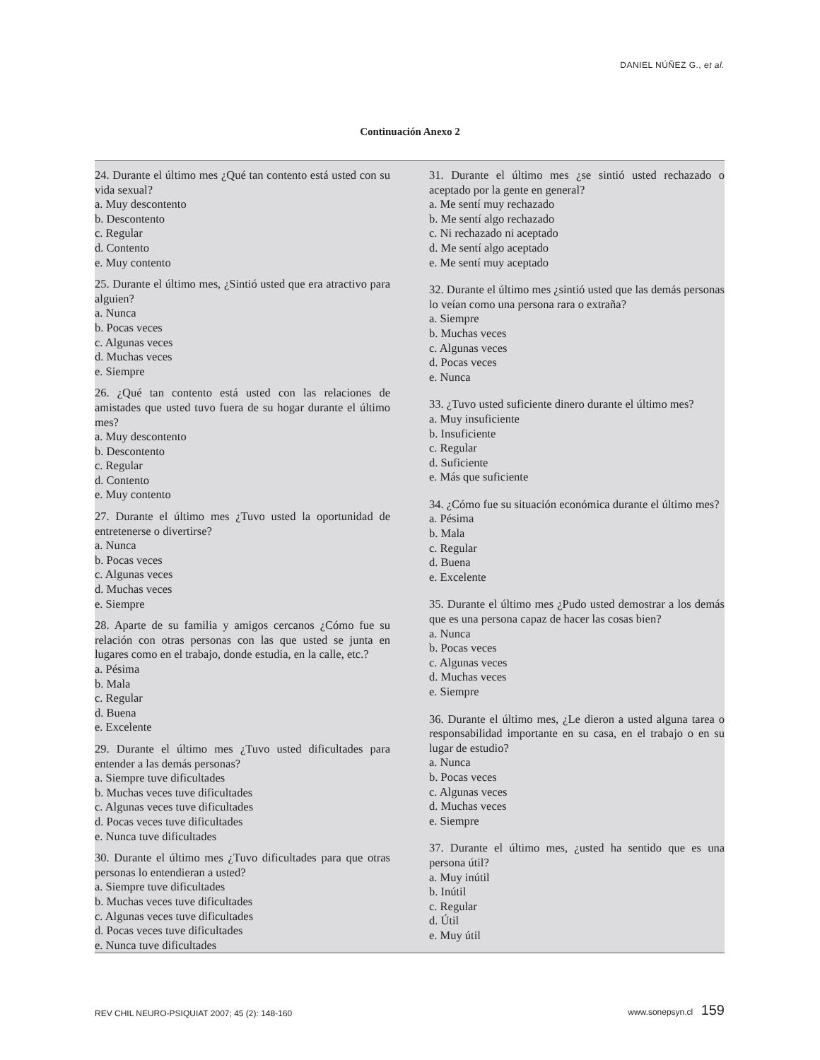DANIEL NÚÑEZ G., et al.
Continuación Anexo 2
24. Durante el último mes ¿Qué tan contento está usted con su vida sexual?
a. Muy descontento
b. Descontento
c. Regular
d. Contento
e. Muy contento
25. Durante el último mes, ¿Sintió usted que era atractivo para alguien?
a. Nunca
b. Pocas veces
c. Algunas veces
d. Muchas veces
e. Siempre
26. ¿Qué tan contento está usted con las relaciones de amistades que usted tuvo fuera de su hogar durante el último mes?
a. Muy descontento
b. Descontento
c. Regular
d. Contento
e. Muy contento
27. Durante el último mes ¿Tuvo usted la oportunidad de entretenerse o divertirse?
a. Nunca
b. Pocas veces
c. Algunas veces
d. Muchas veces
e. Siempre
28. Aparte de su familia y amigos cercanos ¿Cómo fue su relación con otras personas con las que usted se junta en lugares como en el trabajo, donde estudia, en la calle, etc.?
a. Pésima
b. Mala
c. Regular
d. Buena
e. Excelente
29. Durante el último mes ¿Tuvo usted dificultades para entender a las demás personas?
a. Siempre tuve dificultades
b. Muchas veces tuve dificultades
c. Algunas veces tuve dificultades
d. Pocas veces tuve dificultades
e. Nunca tuve dificultades
30. Durante el último mes ¿Tuvo dificultades para que otras personas lo entendieran a usted?
a. Siempre tuve dificultades
b. Muchas veces tuve dificultades
c. Algunas veces tuve dificultades
d. Pocas veces tuve dificultades
e. Nunca tuve dificultades
31. Durante el último mes ¿se sintió usted rechazado o aceptado por la gente en general?
a. Me sentí muy rechazado
b. Me sentí algo rechazado
c. Ni rechazado ni aceptado
d. Me sentí algo aceptado
e. Me sentí muy aceptado
32. Durante el último mes ¿sintió usted que las demás personas lo veían como una persona rara o extraña?
a. Siempre
b. Muchas veces
c. Algunas veces
d. Pocas veces
e. Nunca
33. ¿Tuvo usted suficiente dinero durante el último mes?
a. Muy insuficiente
b. Insuficiente
c. Regular
d. Suficiente
e. Más que suficiente
34. ¿Cómo fue su situación económica durante el último mes?
a. Pésima
b. Mala
c. Regular
d. Buena
e. Excelente
35. Durante el último mes ¿Pudo usted demostrar a los demás que es una persona capaz de hacer las cosas bien?
a. Nunca
b. Pocas veces
c. Algunas veces
d. Muchas veces
e. Siempre
36. Durante el último mes, ¿Le dieron a usted alguna tarea o responsabilidad importante en su casa, en el trabajo o en su lugar de estudio?
a. Nunca
b. Pocas veces
c. Algunas veces
d. Muchas veces
e. Siempre
37. Durante el último mes, ¿usted ha sentido que es una persona útil?
a. Muy inútil
b. Inútil
c. Regular
d. Útil
e. Muy útil
REV CHIL NEURO-PSIQUIAT 2007; 45 (2): 148-160
www.sonepsyn.cl 159